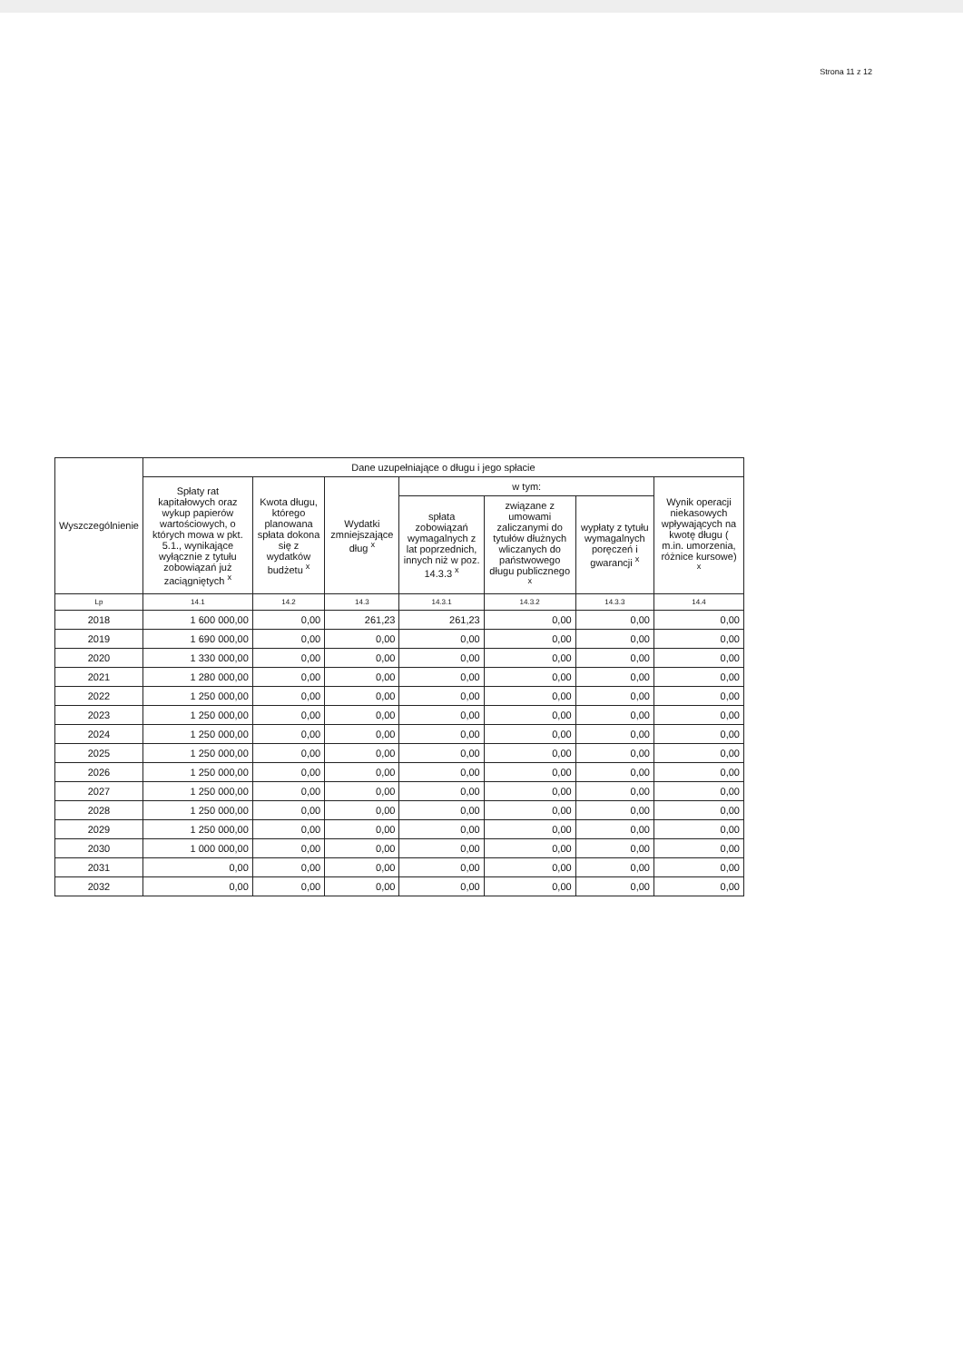Strona 11 z 12
| Wyszczególnienie | Dane uzupełniające o długu i jego spłacie | | | | | | |
| --- | --- | --- | --- | --- | --- | --- | --- |
| | Spłaty rat kapitałowych oraz wykup papierów wartościowych, o których mowa w pkt. 5.1., wynikające wyłącznie z tytułu zobowiązań już zaciągniętych <sup>x</sup> | Kwota długu, którego planowana spłata dokona się z wydatków budżetu <sup>x</sup> | Wydatki zmniejszające dług <sup>x</sup> | w tym: | | | Wynik operacji niekasowych wpływających na kwotę długu ( m.in. umorzenia, różnice kursowe) <sup>x</sup> |
| | | | | spłata zobowiązań wymagalnych z lat poprzednich, innych niż w poz. 14.3.3 <sup>x</sup> | związane z umowami zaliczanymi do tytułów dłużnych wliczanych do państwowego długu publicznego <sup>x</sup> | wypłaty z tytułu wymagalnych poręczeń i gwarancji <sup>x</sup> | |
| Lp | 14.1 | 14.2 | 14.3 | 14.3.1 | 14.3.2 | 14.3.3 | 14.4 |
| 2018 | 1 600 000,00 | 0,00 | 261,23 | 261,23 | 0,00 | 0,00 | 0,00 |
| 2019 | 1 690 000,00 | 0,00 | 0,00 | 0,00 | 0,00 | 0,00 | 0,00 |
| 2020 | 1 330 000,00 | 0,00 | 0,00 | 0,00 | 0,00 | 0,00 | 0,00 |
| 2021 | 1 280 000,00 | 0,00 | 0,00 | 0,00 | 0,00 | 0,00 | 0,00 |
| 2022 | 1 250 000,00 | 0,00 | 0,00 | 0,00 | 0,00 | 0,00 | 0,00 |
| 2023 | 1 250 000,00 | 0,00 | 0,00 | 0,00 | 0,00 | 0,00 | 0,00 |
| 2024 | 1 250 000,00 | 0,00 | 0,00 | 0,00 | 0,00 | 0,00 | 0,00 |
| 2025 | 1 250 000,00 | 0,00 | 0,00 | 0,00 | 0,00 | 0,00 | 0,00 |
| 2026 | 1 250 000,00 | 0,00 | 0,00 | 0,00 | 0,00 | 0,00 | 0,00 |
| 2027 | 1 250 000,00 | 0,00 | 0,00 | 0,00 | 0,00 | 0,00 | 0,00 |
| 2028 | 1 250 000,00 | 0,00 | 0,00 | 0,00 | 0,00 | 0,00 | 0,00 |
| 2029 | 1 250 000,00 | 0,00 | 0,00 | 0,00 | 0,00 | 0,00 | 0,00 |
| 2030 | 1 000 000,00 | 0,00 | 0,00 | 0,00 | 0,00 | 0,00 | 0,00 |
| 2031 | 0,00 | 0,00 | 0,00 | 0,00 | 0,00 | 0,00 | 0,00 |
| 2032 | 0,00 | 0,00 | 0,00 | 0,00 | 0,00 | 0,00 | 0,00 |